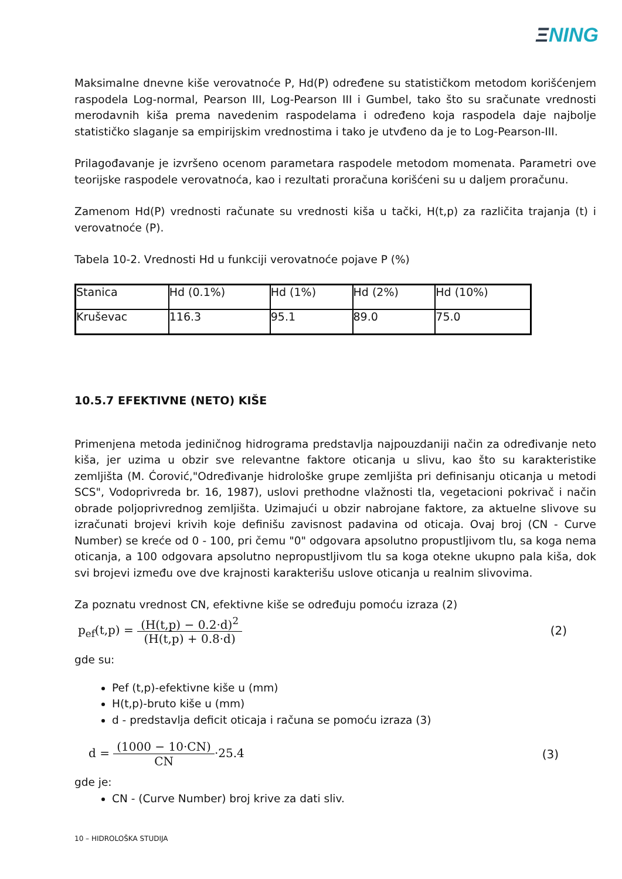ΞNING
Maksimalne dnevne kiše verovatnoće P, Hd(P) određene su statističkom metodom korišćenjem raspodela Log-normal, Pearson III, Log-Pearson III i Gumbel, tako što su sračunate vrednosti merodavnih kiša prema navedenim raspodelama i određeno koja raspodela daje najbolje statističko slaganje sa empirijskim vrednostima i tako je utvđeno da je to Log-Pearson-III.
Prilagođavanje je izvršeno ocenom parametara raspodele metodom momenata. Parametri ove teorijske raspodele verovatnoća, kao i rezultati proračuna korišćeni su u daljem proračunu.
Zamenom Hd(P) vrednosti računate su vrednosti kiša u tački, H(t,p) za različita trajanja (t) i verovatnoće (P).
Tabela 10-2. Vrednosti Hd u funkciji verovatnoće pojave P (%)
| Stanica | Hd (0.1%) | Hd (1%) | Hd (2%) | Hd (10%) |
| Kruševac | 116.3 | 95.1 | 89.0 | 75.0 |
10.5.7 EFEKTIVNE (NETO) KIŠE
Primenjena metoda jediničnog hidrograma predstavlja najpouzdaniji način za određivanje neto kiša, jer uzima u obzir sve relevantne faktore oticanja u slivu, kao što su karakteristike zemljišta (M. Ćorović,"Određivanje hidrološke grupe zemljišta pri definisanju oticanja u metodi SCS", Vodoprivreda br. 16, 1987), uslovi prethodne vlažnosti tla, vegetacioni pokrivač i način obrade poljoprivrednog zemljišta. Uzimajući u obzir nabrojane faktore, za aktuelne slivove su izračunati brojevi krivih koje definišu zavisnost padavina od oticaja. Ovaj broj (CN - Curve Number) se kreće od 0 - 100, pri čemu "0" odgovara apsolutno propustljivom tlu, sa koga nema oticanja, a 100 odgovara apsolutno nepropustljivom tlu sa koga otekne ukupno pala kiša, dok svi brojevi između ove dve krajnosti karakterišu uslove oticanja u realnim slivovima.
Za poznatu vrednost CN, efektivne kiše se određuju pomoću izraza (2)
p<sub>ef</sub>(t,p) =
(H(t,p) − 0.2·d)<sup>2</sup>
(H(t,p) + 0.8·d)
(2)
gde su:
Pef (t,p)-efektivne kiše u (mm)
H(t,p)-bruto kiše u (mm)
d - predstavlja deficit oticaja i računa se pomoću izraza (3)
d =
(1000 − 10·CN)
CN
·25.4 (3)
gde je:
CN - (Curve Number) broj krive za dati sliv.
10 – HIDROLOŠKA STUDIJA